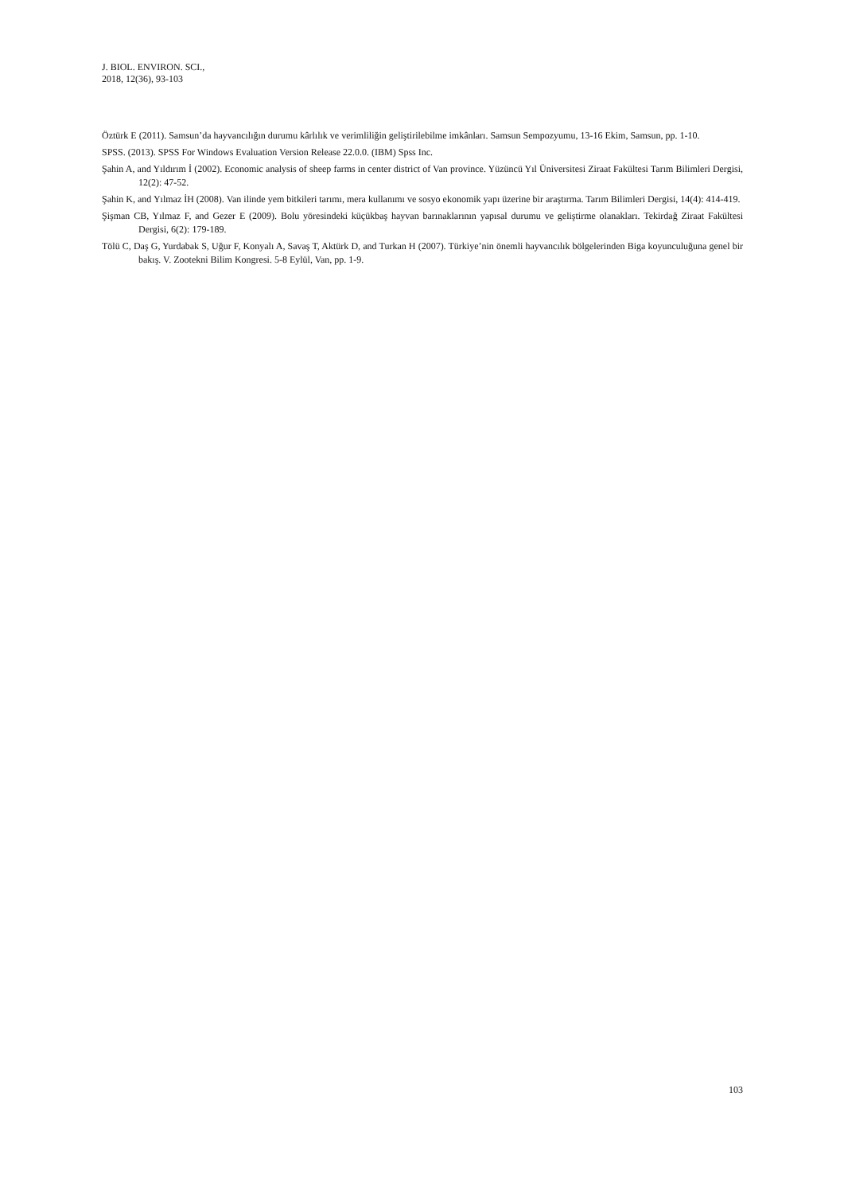J. BIOL. ENVIRON. SCI.,
2018, 12(36), 93-103
Öztürk E (2011). Samsun’da hayvancılığın durumu kârlılık ve verimliliğin geliştirilebilme imkânları. Samsun Sempozyumu, 13-16 Ekim, Samsun, pp. 1-10.
SPSS. (2013). SPSS For Windows Evaluation Version Release 22.0.0. (IBM) Spss Inc.
Şahin A, and Yıldırım İ (2002). Economic analysis of sheep farms in center district of Van province. Yüzüncü Yıl Üniversitesi Ziraat Fakültesi Tarım Bilimleri Dergisi, 12(2): 47-52.
Şahin K, and Yılmaz İH (2008). Van ilinde yem bitkileri tarımı, mera kullanımı ve sosyo ekonomik yapı üzerine bir araştırma. Tarım Bilimleri Dergisi, 14(4): 414-419.
Şişman CB, Yılmaz F, and Gezer E (2009). Bolu yöresindeki küçükbaş hayvan barınaklarının yapısal durumu ve geliştirme olanakları. Tekirdağ Ziraat Fakültesi Dergisi, 6(2): 179-189.
Tölü C, Daş G, Yurdabak S, Uğur F, Konyalı A, Savaş T, Aktürk D, and Turkan H (2007). Türkiye’nin önemli hayvancılık bölgelerinden Biga koyunculuğuna genel bir bakış. V. Zootekni Bilim Kongresi. 5-8 Eylül, Van, pp. 1-9.
103